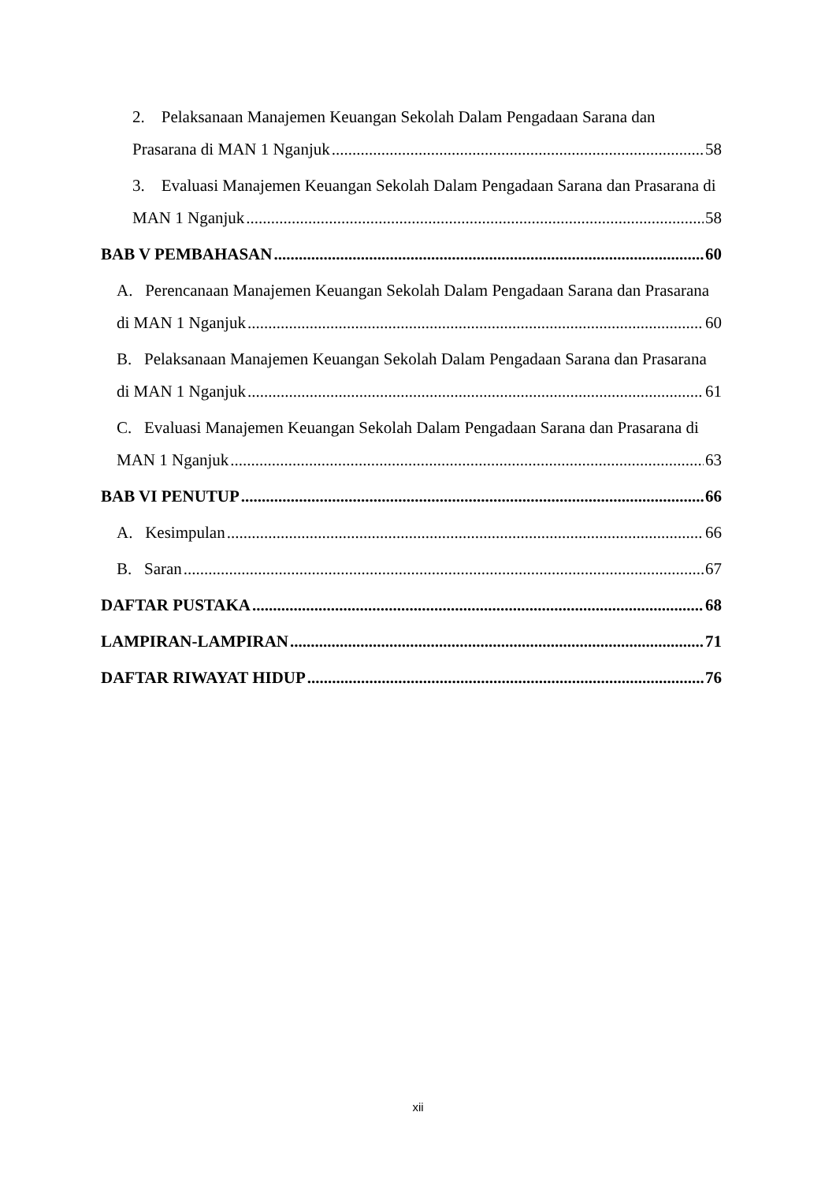2. Pelaksanaan Manajemen Keuangan Sekolah Dalam Pengadaan Sarana dan
Prasarana di MAN 1 Nganjuk 58
3. Evaluasi Manajemen Keuangan Sekolah Dalam Pengadaan Sarana dan Prasarana di
MAN 1 Nganjuk 58
BAB V PEMBAHASAN 60
A. Perencanaan Manajemen Keuangan Sekolah Dalam Pengadaan Sarana dan Prasarana
di MAN 1 Nganjuk 60
B. Pelaksanaan Manajemen Keuangan Sekolah Dalam Pengadaan Sarana dan Prasarana
di MAN 1 Nganjuk 61
C. Evaluasi Manajemen Keuangan Sekolah Dalam Pengadaan Sarana dan Prasarana di
MAN 1 Nganjuk 63
BAB VI PENUTUP 66
A. Kesimpulan 66
B. Saran 67
DAFTAR PUSTAKA 68
LAMPIRAN-LAMPIRAN 71
DAFTAR RIWAYAT HIDUP 76
xii